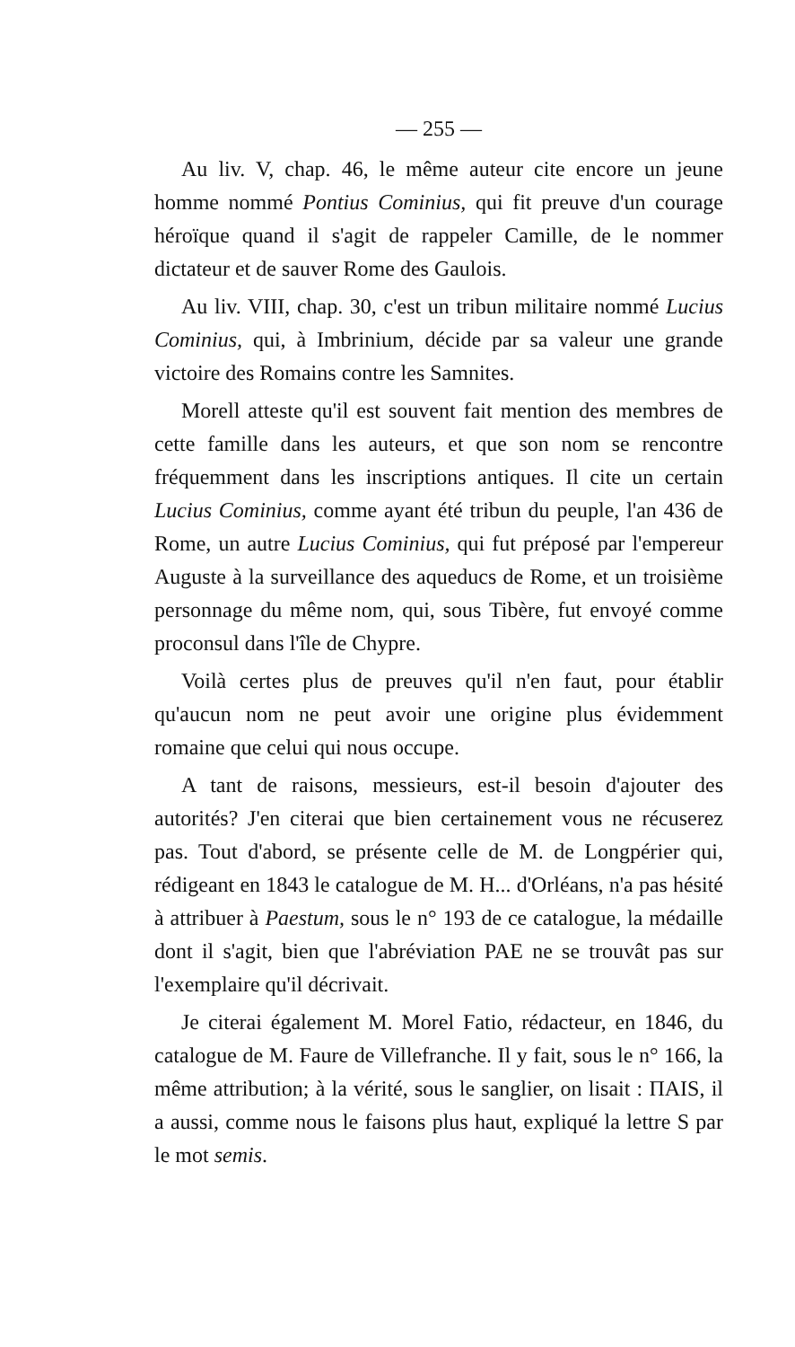— 255 —
Au liv. V, chap. 46, le même auteur cite encore un jeune homme nommé Pontius Cominius, qui fit preuve d'un courage héroïque quand il s'agit de rappeler Camille, de le nommer dictateur et de sauver Rome des Gaulois.
Au liv. VIII, chap. 30, c'est un tribun militaire nommé Lucius Cominius, qui, à Imbrinium, décide par sa valeur une grande victoire des Romains contre les Samnites.
Morell atteste qu'il est souvent fait mention des membres de cette famille dans les auteurs, et que son nom se rencontre fréquemment dans les inscriptions antiques. Il cite un certain Lucius Cominius, comme ayant été tribun du peuple, l'an 436 de Rome, un autre Lucius Cominius, qui fut préposé par l'empereur Auguste à la surveillance des aqueducs de Rome, et un troisième personnage du même nom, qui, sous Tibère, fut envoyé comme proconsul dans l'île de Chypre.
Voilà certes plus de preuves qu'il n'en faut, pour établir qu'aucun nom ne peut avoir une origine plus évidemment romaine que celui qui nous occupe.
A tant de raisons, messieurs, est-il besoin d'ajouter des autorités? J'en citerai que bien certainement vous ne récuserez pas. Tout d'abord, se présente celle de M. de Longpérier qui, rédigeant en 1843 le catalogue de M. H... d'Orléans, n'a pas hésité à attribuer à Paestum, sous le n° 193 de ce catalogue, la médaille dont il s'agit, bien que l'abréviation PAE ne se trouvât pas sur l'exemplaire qu'il décrivait.
Je citerai également M. Morel Fatio, rédacteur, en 1846, du catalogue de M. Faure de Villefranche. Il y fait, sous le n° 166, la même attribution; à la vérité, sous le sanglier, on lisait : ΠAIS, il a aussi, comme nous le faisons plus haut, expliqué la lettre S par le mot semis.